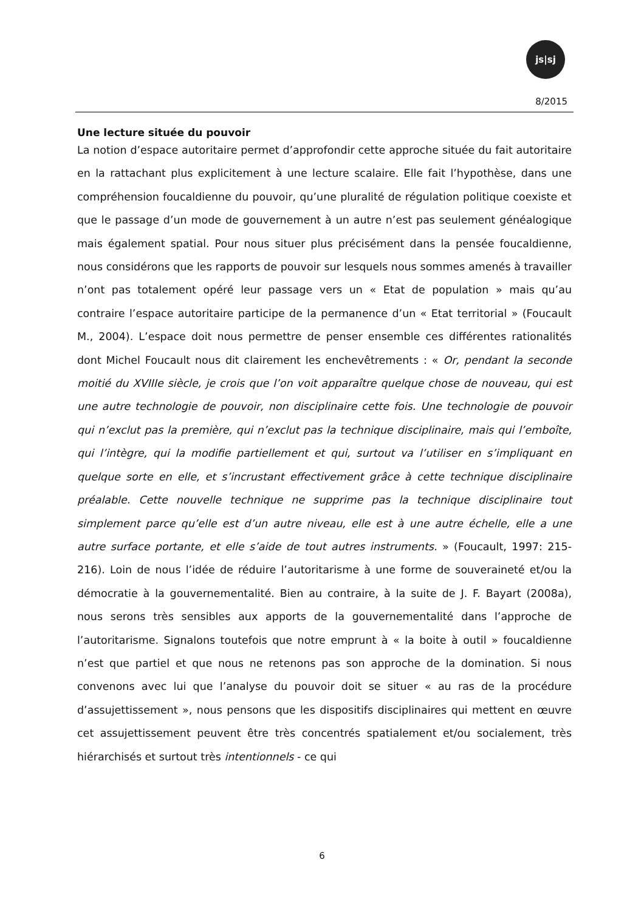js|sj
8/2015
Une lecture située du pouvoir
La notion d’espace autoritaire permet d’approfondir cette approche située du fait autoritaire en la rattachant plus explicitement à une lecture scalaire. Elle fait l’hypothèse, dans une compréhension foucaldienne du pouvoir, qu’une pluralité de régulation politique coexiste et que le passage d’un mode de gouvernement à un autre n’est pas seulement généalogique mais également spatial. Pour nous situer plus précisément dans la pensée foucaldienne, nous considérons que les rapports de pouvoir sur lesquels nous sommes amenés à travailler n’ont pas totalement opéré leur passage vers un « Etat de population » mais qu’au contraire l’espace autoritaire participe de la permanence d’un « Etat territorial » (Foucault M., 2004). L’espace doit nous permettre de penser ensemble ces différentes rationalités dont Michel Foucault nous dit clairement les enchevêtrements : « Or, pendant la seconde moitié du XVIIIe siècle, je crois que l’on voit apparaître quelque chose de nouveau, qui est une autre technologie de pouvoir, non disciplinaire cette fois. Une technologie de pouvoir qui n’exclut pas la première, qui n’exclut pas la technique disciplinaire, mais qui l’emboîte, qui l’intègre, qui la modifie partiellement et qui, surtout va l’utiliser en s’impliquant en quelque sorte en elle, et s’incrustant effectivement grâce à cette technique disciplinaire préalable. Cette nouvelle technique ne supprime pas la technique disciplinaire tout simplement parce qu’elle est d’un autre niveau, elle est à une autre échelle, elle a une autre surface portante, et elle s’aide de tout autres instruments. » (Foucault, 1997: 215-216). Loin de nous l’idée de réduire l’autoritarisme à une forme de souveraineté et/ou la démocratie à la gouvernementalité. Bien au contraire, à la suite de J. F. Bayart (2008a), nous serons très sensibles aux apports de la gouvernementalité dans l’approche de l’autoritarisme. Signalons toutefois que notre emprunt à « la boite à outil » foucaldienne n’est que partiel et que nous ne retenons pas son approche de la domination. Si nous convenons avec lui que l’analyse du pouvoir doit se situer « au ras de la procédure d’assujettissement », nous pensons que les dispositifs disciplinaires qui mettent en œuvre cet assujettissement peuvent être très concentrés spatialement et/ou socialement, très hiérarchisés et surtout très intentionnels - ce qui
6